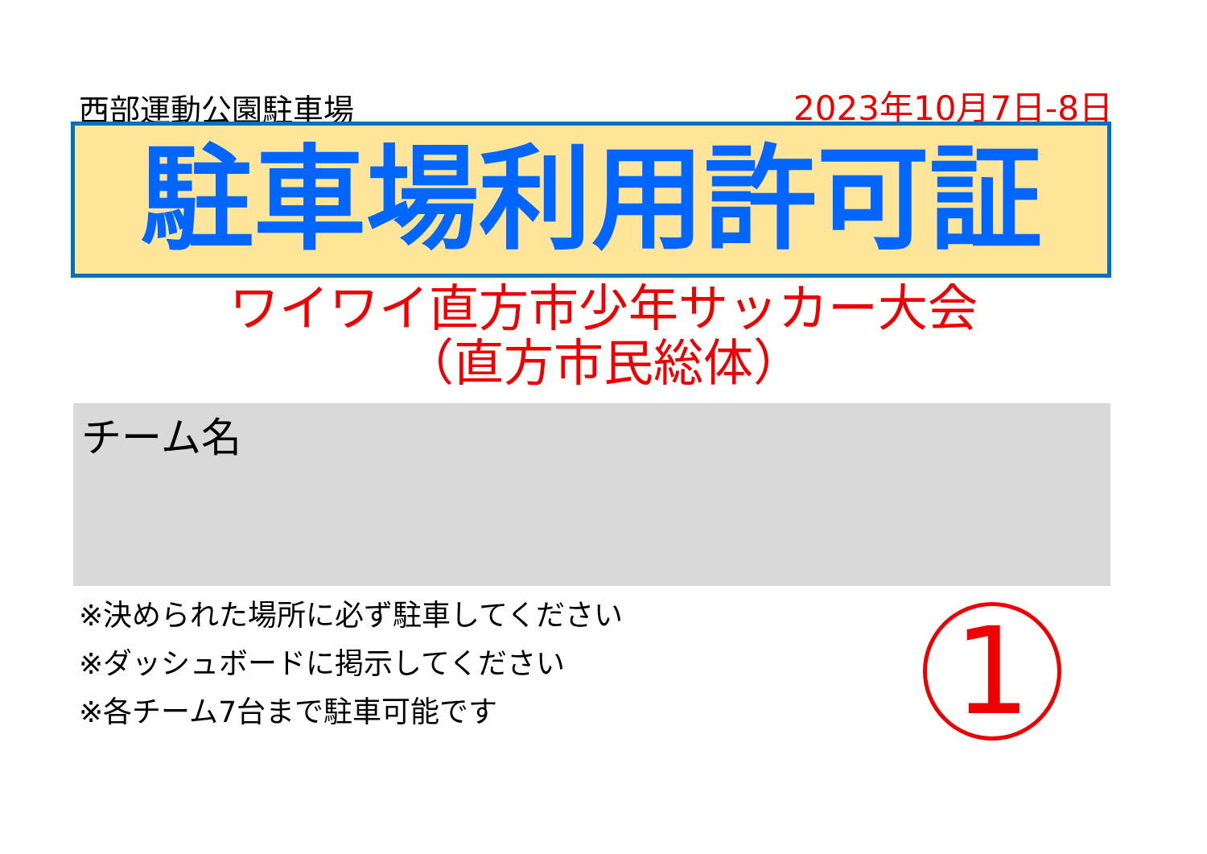西部運動公園駐車場
2023年10月7日-8日
駐車場利用許可証
ワイワイ直方市少年サッカー大会
（直方市民総体）
チーム名
※決められた場所に必ず駐車してください
※ダッシュボードに掲示してください
※各チーム7台まで駐車可能です
1